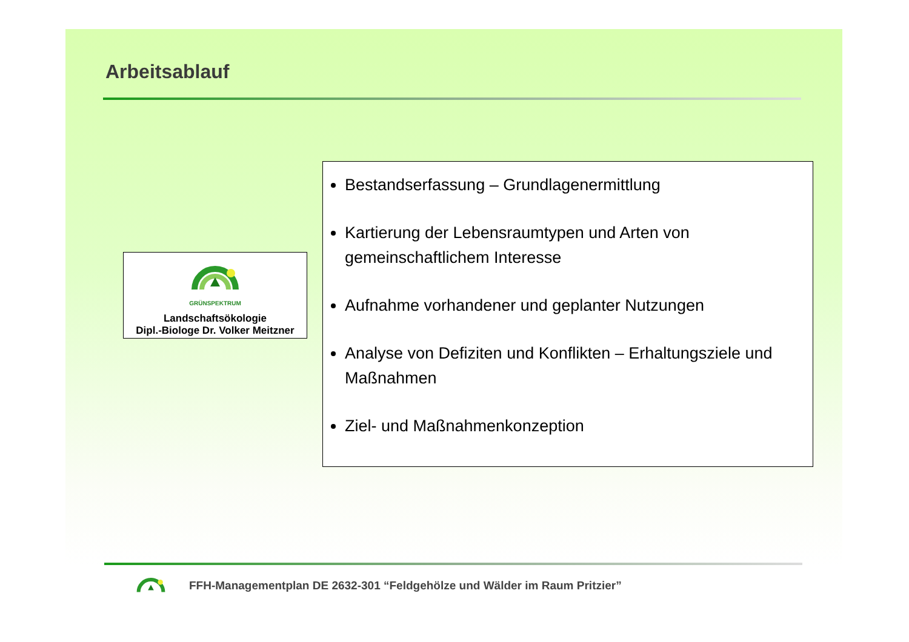Arbeitsablauf
GRÜNSPEKTRUM
Landschaftsökologie
Dipl.-Biologe Dr. Volker Meitzner
Bestandserfassung – Grundlagenermittlung
Kartierung der Lebensraumtypen und Arten von gemeinschaftlichem Interesse
Aufnahme vorhandener und geplanter Nutzungen
Analyse von Defiziten und Konflikten – Erhaltungsziele und Maßnahmen
Ziel- und Maßnahmenkonzeption
FFH-Managementplan DE 2632-301 “Feldgehölze und Wälder im Raum Pritzier”